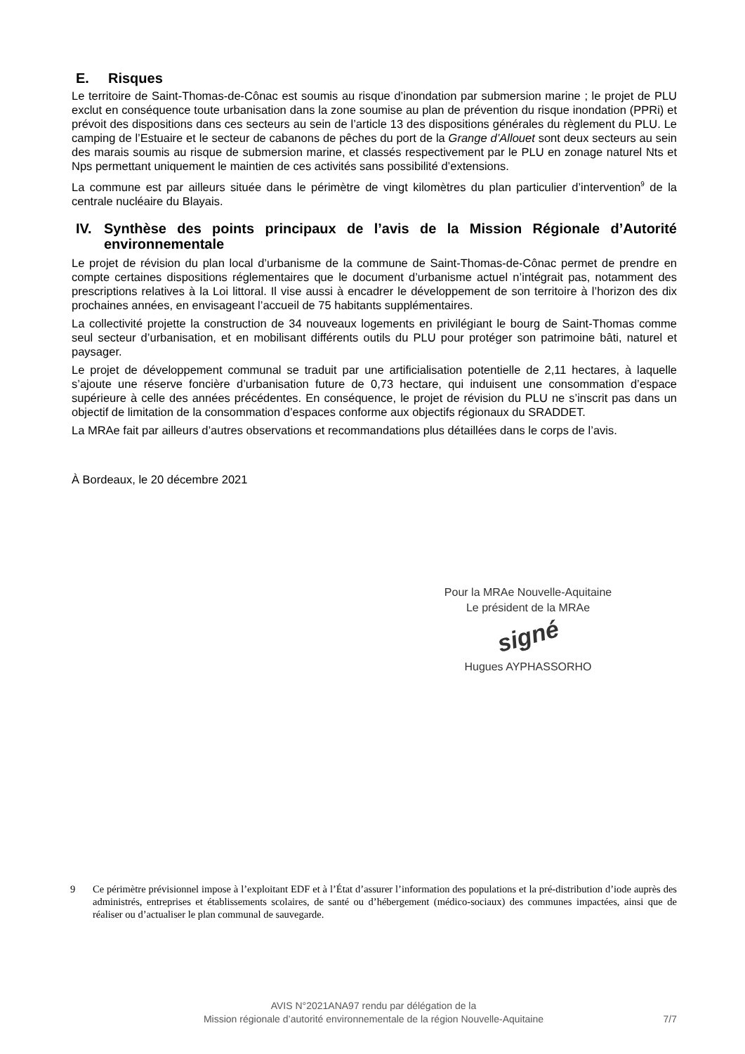E. Risques
Le territoire de Saint-Thomas-de-Cônac est soumis au risque d’inondation par submersion marine ; le projet de PLU exclut en conséquence toute urbanisation dans la zone soumise au plan de prévention du risque inondation (PPRi) et prévoit des dispositions dans ces secteurs au sein de l’article 13 des dispositions générales du règlement du PLU. Le camping de l’Estuaire et le secteur de cabanons de pêches du port de la Grange d’Allouet sont deux secteurs au sein des marais soumis au risque de submersion marine, et classés respectivement par le PLU en zonage naturel Nts et Nps permettant uniquement le maintien de ces activités sans possibilité d’extensions.
La commune est par ailleurs située dans le périmètre de vingt kilomètres du plan particulier d’intervention<sup>9</sup> de la centrale nucléaire du Blayais.
IV. Synthèse des points principaux de l’avis de la Mission Régionale d’Autorité environnementale
Le projet de révision du plan local d’urbanisme de la commune de Saint-Thomas-de-Cônac permet de prendre en compte certaines dispositions réglementaires que le document d’urbanisme actuel n’intégrait pas, notamment des prescriptions relatives à la Loi littoral. Il vise aussi à encadrer le développement de son territoire à l’horizon des dix prochaines années, en envisageant l’accueil de 75 habitants supplémentaires.
La collectivité projette la construction de 34 nouveaux logements en privilégiant le bourg de Saint-Thomas comme seul secteur d’urbanisation, et en mobilisant différents outils du PLU pour protéger son patrimoine bâti, naturel et paysager.
Le projet de développement communal se traduit par une artificialisation potentielle de 2,11 hectares, à laquelle s’ajoute une réserve foncière d’urbanisation future de 0,73 hectare, qui induisent une consommation d’espace supérieure à celle des années précédentes. En conséquence, le projet de révision du PLU ne s’inscrit pas dans un objectif de limitation de la consommation d’espaces conforme aux objectifs régionaux du SRADDET.
La MRAe fait par ailleurs d’autres observations et recommandations plus détaillées dans le corps de l’avis.
À Bordeaux, le 20 décembre 2021
Pour la MRAe Nouvelle-Aquitaine
Le président de la MRAe
signé
Hugues AYPHASSORHO
9 Ce périmètre prévisionnel impose à l’exploitant EDF et à l’État d’assurer l’information des populations et la pré-distribution d’iode auprès des administrés, entreprises et établissements scolaires, de santé ou d’hébergement (médico-sociaux) des communes impactées, ainsi que de réaliser ou d’actualiser le plan communal de sauvegarde.
AVIS N°2021ANA97 rendu par délégation de la
Mission régionale d’autorité environnementale de la région Nouvelle-Aquitaine
7/7